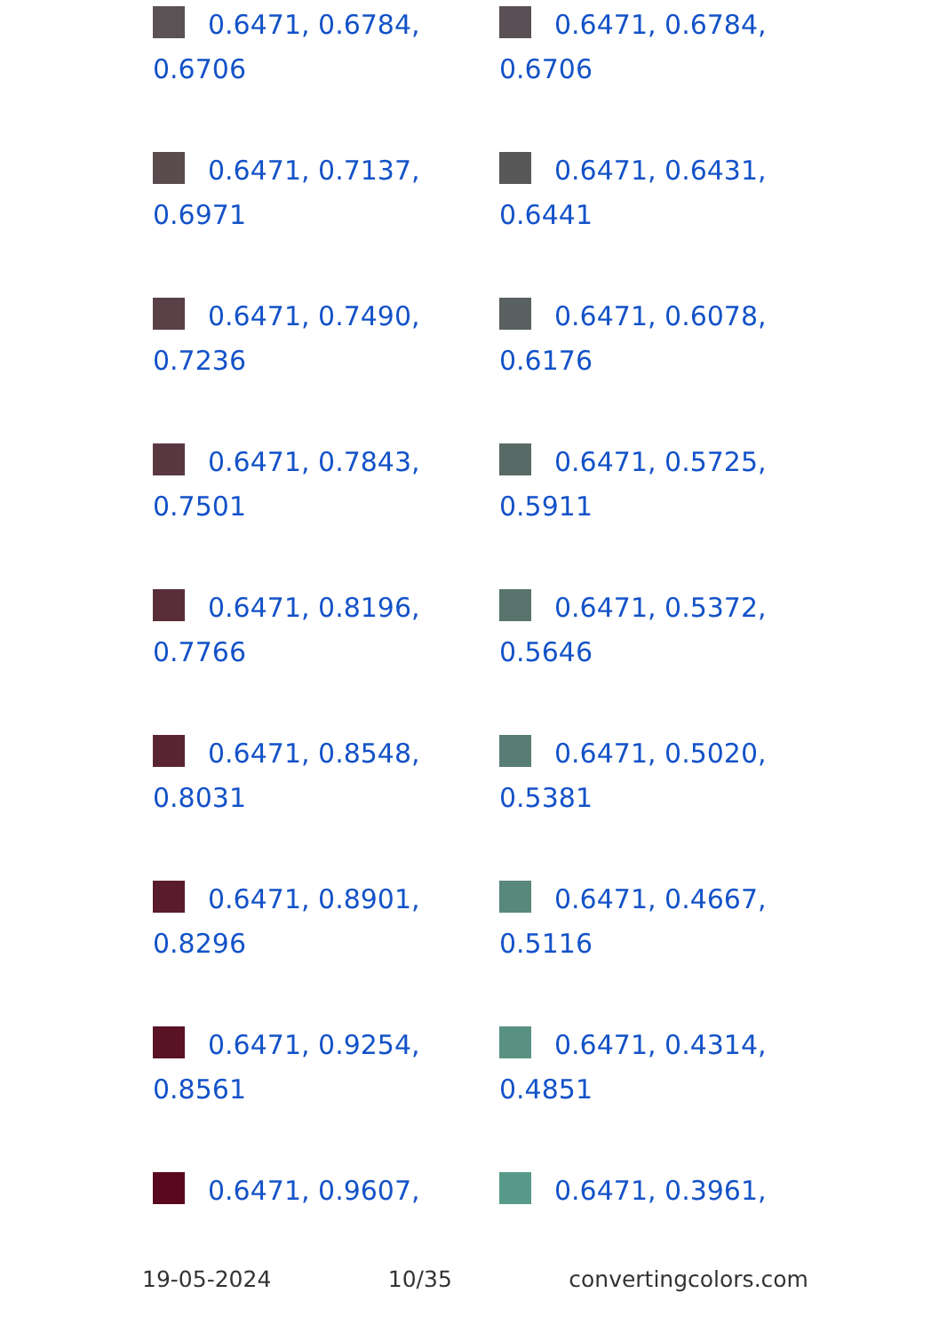0.6471, 0.6784,
0.6706
0.6471, 0.6784,
0.6706
0.6471, 0.7137,
0.6971
0.6471, 0.6431,
0.6441
0.6471, 0.7490,
0.7236
0.6471, 0.6078,
0.6176
0.6471, 0.7843,
0.7501
0.6471, 0.5725,
0.5911
0.6471, 0.8196,
0.7766
0.6471, 0.5372,
0.5646
0.6471, 0.8548,
0.8031
0.6471, 0.5020,
0.5381
0.6471, 0.8901,
0.8296
0.6471, 0.4667,
0.5116
0.6471, 0.9254,
0.8561
0.6471, 0.4314,
0.4851
0.6471, 0.9607,
0.6471, 0.3961,
19-05-2024 10/35 convertingcolors.com